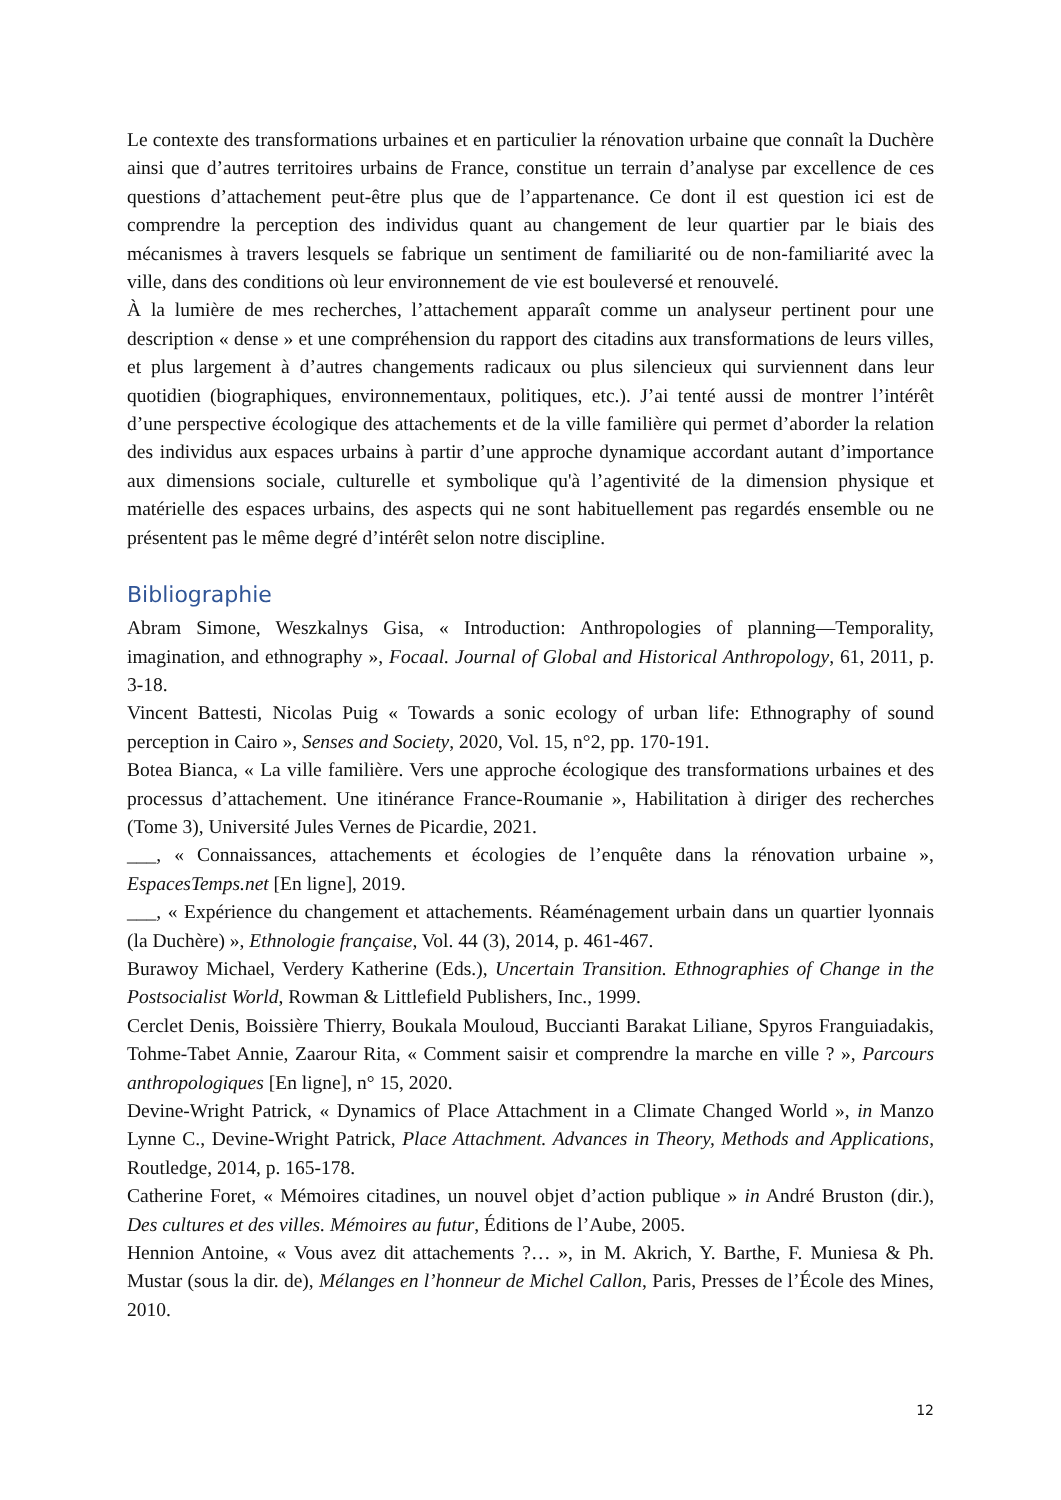Le contexte des transformations urbaines et en particulier la rénovation urbaine que connaît la Duchère ainsi que d’autres territoires urbains de France, constitue un terrain d’analyse par excellence de ces questions d’attachement peut-être plus que de l’appartenance. Ce dont il est question ici est de comprendre la perception des individus quant au changement de leur quartier par le biais des mécanismes à travers lesquels se fabrique un sentiment de familiarité ou de non-familiarité avec la ville, dans des conditions où leur environnement de vie est bouleversé et renouvelé.
À la lumière de mes recherches, l’attachement apparaît comme un analyseur pertinent pour une description « dense » et une compréhension du rapport des citadins aux transformations de leurs villes, et plus largement à d’autres changements radicaux ou plus silencieux qui surviennent dans leur quotidien (biographiques, environnementaux, politiques, etc.). J’ai tenté aussi de montrer l’intérêt d’une perspective écologique des attachements et de la ville familière qui permet d’aborder la relation des individus aux espaces urbains à partir d’une approche dynamique accordant autant d’importance aux dimensions sociale, culturelle et symbolique qu'à l’agentivité de la dimension physique et matérielle des espaces urbains, des aspects qui ne sont habituellement pas regardés ensemble ou ne présentent pas le même degré d’intérêt selon notre discipline.
Bibliographie
Abram Simone, Weszkalnys Gisa, « Introduction: Anthropologies of planning—Temporality, imagination, and ethnography », Focaal. Journal of Global and Historical Anthropology, 61, 2011, p. 3-18.
Vincent Battesti, Nicolas Puig « Towards a sonic ecology of urban life: Ethnography of sound perception in Cairo », Senses and Society, 2020, Vol. 15, n°2, pp. 170-191.
Botea Bianca, « La ville familière. Vers une approche écologique des transformations urbaines et des processus d’attachement. Une itinérance France-Roumanie », Habilitation à diriger des recherches (Tome 3), Université Jules Vernes de Picardie, 2021.
___, « Connaissances, attachements et écologies de l’enquête dans la rénovation urbaine », EspacesTemps.net [En ligne], 2019.
___, « Expérience du changement et attachements. Réaménagement urbain dans un quartier lyonnais (la Duchère) », Ethnologie française, Vol. 44 (3), 2014, p. 461-467.
Burawoy Michael, Verdery Katherine (Eds.), Uncertain Transition. Ethnographies of Change in the Postsocialist World, Rowman & Littlefield Publishers, Inc., 1999.
Cerclet Denis, Boissière Thierry, Boukala Mouloud, Buccianti Barakat Liliane, Spyros Franguiadakis, Tohme-Tabet Annie, Zaarour Rita, « Comment saisir et comprendre la marche en ville ? », Parcours anthropologiques [En ligne], n° 15, 2020.
Devine-Wright Patrick, « Dynamics of Place Attachment in a Climate Changed World », in Manzo Lynne C., Devine-Wright Patrick, Place Attachment. Advances in Theory, Methods and Applications, Routledge, 2014, p. 165-178.
Catherine Foret, « Mémoires citadines, un nouvel objet d’action publique » in André Bruston (dir.), Des cultures et des villes. Mémoires au futur, Éditions de l’Aube, 2005.
Hennion Antoine, « Vous avez dit attachements ?… », in M. Akrich, Y. Barthe, F. Muniesa & Ph. Mustar (sous la dir. de), Mélanges en l’honneur de Michel Callon, Paris, Presses de l’École des Mines, 2010.
12